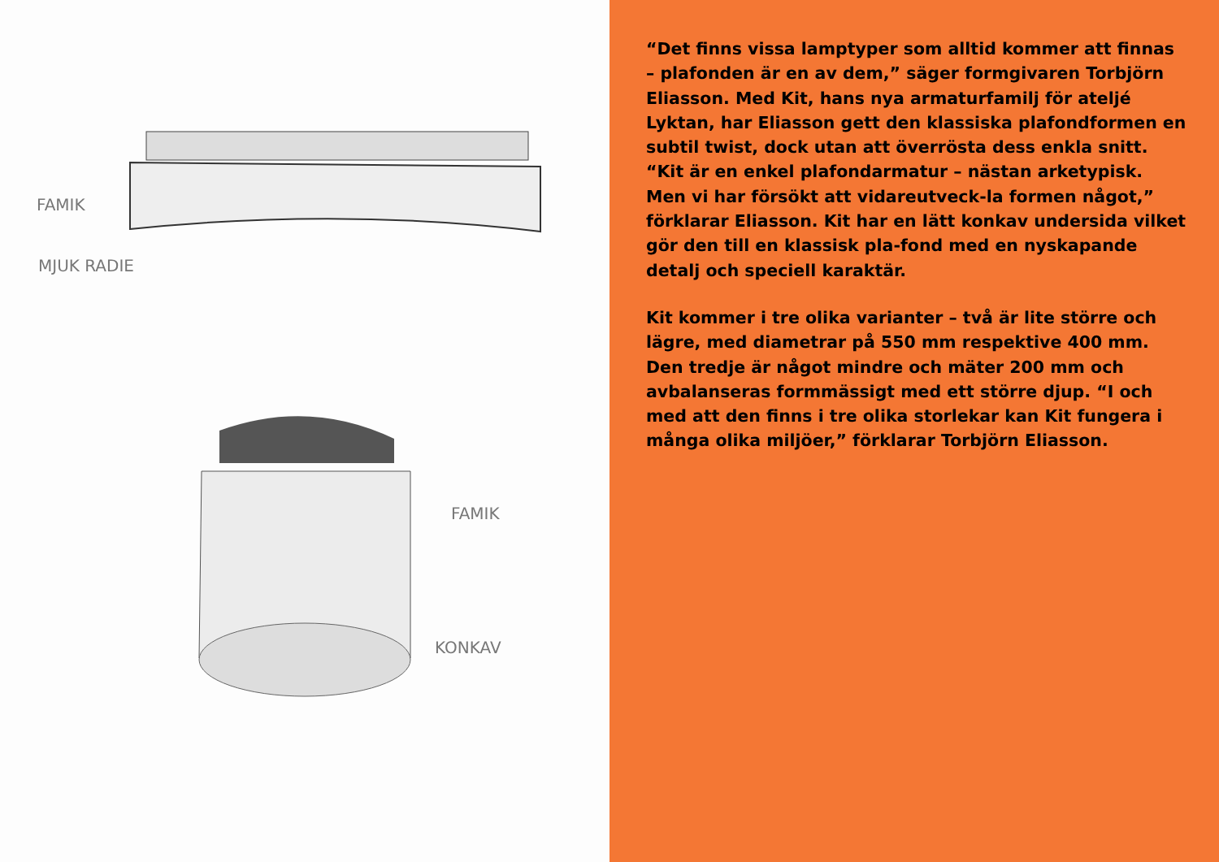FAMIK
MJUK RADIE
FAMIK
KONKAV
“Det finns vissa lamptyper som alltid kommer att finnas – plafonden är en av dem,” säger formgivaren Torbjörn Eliasson. Med Kit, hans nya armaturfamilj för ateljé Lyktan, har Eliasson gett den klassiska plafondformen en subtil twist, dock utan att överrösta dess enkla snitt. “Kit är en enkel plafondarmatur – nästan arketypisk. Men vi har försökt att vidareutveck-la formen något,” förklarar Eliasson. Kit har en lätt konkav undersida vilket gör den till en klassisk pla-fond med en nyskapande detalj och speciell karaktär.
Kit kommer i tre olika varianter – två är lite större och lägre, med diametrar på 550 mm respektive 400 mm. Den tredje är något mindre och mäter 200 mm och avbalanseras formmässigt med ett större djup. “I och med att den finns i tre olika storlekar kan Kit fungera i många olika miljöer,” förklarar Torbjörn Eliasson.